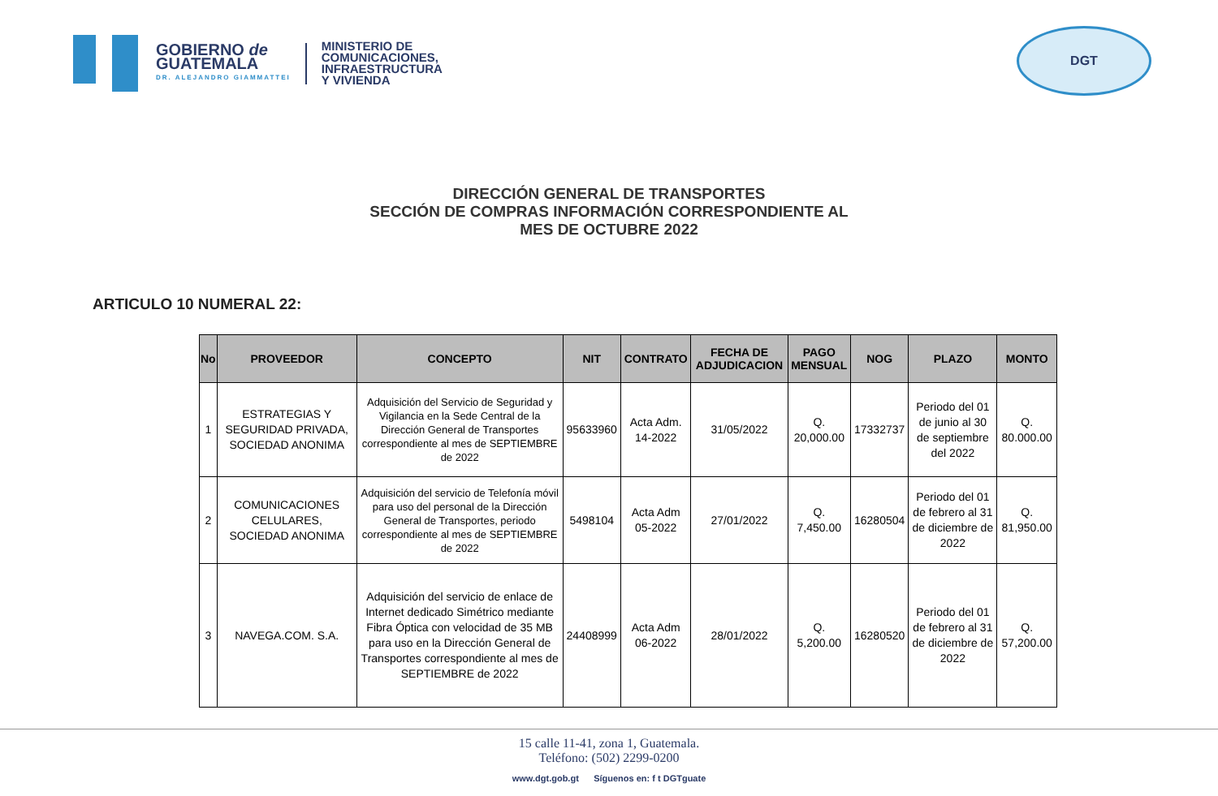GOBIERNO de
GUATEMALA
DR. ALEJANDRO GIAMMATTEI
MINISTERIO DE
COMUNICACIONES,
INFRAESTRUCTURA
Y VIVIENDA
DGT
DIRECCIÓN GENERAL DE TRANSPORTES
SECCIÓN DE COMPRAS INFORMACIÓN CORRESPONDIENTE AL
MES DE OCTUBRE 2022
ARTICULO 10 NUMERAL 22:
| No | PROVEEDOR | CONCEPTO | NIT | CONTRATO | FECHA DE ADJUDICACION | PAGO MENSUAL | NOG | PLAZO | MONTO |
| --- | --- | --- | --- | --- | --- | --- | --- | --- | --- |
| 1 | ESTRATEGIAS Y SEGURIDAD PRIVADA, SOCIEDAD ANONIMA | Adquisición del Servicio de Seguridad y Vigilancia en la Sede Central de la Dirección General de Transportes correspondiente al mes de SEPTIEMBRE de 2022 | 95633960 | Acta Adm. 14-2022 | 31/05/2022 | Q. 20,000.00 | 17332737 | Periodo del 01 de junio al 30 de septiembre del 2022 | Q. 80.000.00 |
| 2 | COMUNICACIONES CELULARES, SOCIEDAD ANONIMA | Adquisición del servicio de Telefonía móvil para uso del personal de la Dirección General de Transportes, periodo correspondiente al mes de SEPTIEMBRE de 2022 | 5498104 | Acta Adm 05-2022 | 27/01/2022 | Q. 7,450.00 | 16280504 | Periodo del 01 de febrero al 31 de diciembre de 2022 | Q. 81,950.00 |
| 3 | NAVEGA.COM. S.A. | Adquisición del servicio de enlace de Internet dedicado Simétrico mediante Fibra Óptica con velocidad de 35 MB para uso en la Dirección General de Transportes correspondiente al mes de SEPTIEMBRE de 2022 | 24408999 | Acta Adm 06-2022 | 28/01/2022 | Q. 5,200.00 | 16280520 | Periodo del 01 de febrero al 31 de diciembre de 2022 | Q. 57,200.00 |
15 calle 11-41, zona 1, Guatemala.
Teléfono: (502) 2299-0200
www.dgt.gob.gt Síguenos en: f t DGTguate